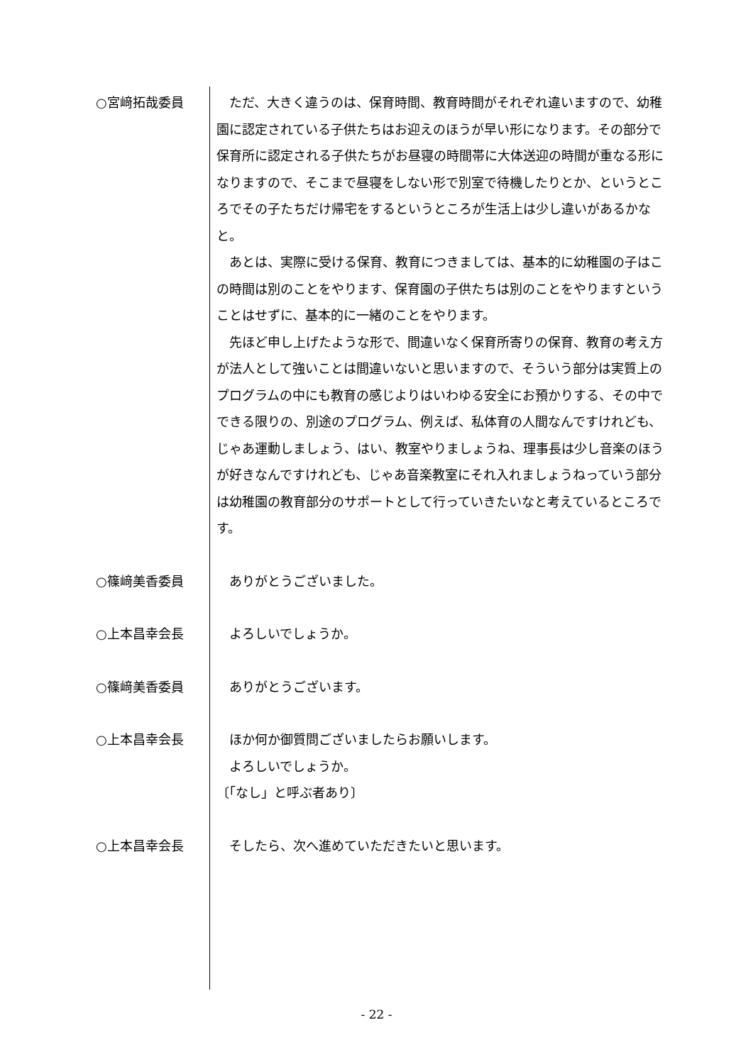○宮﨑拓哉委員 ただ、大きく違うのは、保育時間、教育時間がそれぞれ違いますので、幼稚園に認定されている子供たちはお迎えのほうが早い形になります。その部分で保育所に認定される子供たちがお昼寝の時間帯に大体送迎の時間が重なる形になりますので、そこまで昼寝をしない形で別室で待機したりとか、というところでその子たちだけ帰宅をするというところが生活上は少し違いがあるかなと。
あとは、実際に受ける保育、教育につきましては、基本的に幼稚園の子はこの時間は別のことをやります、保育園の子供たちは別のことをやりますということはせずに、基本的に一緒のことをやります。
先ほど申し上げたような形で、間違いなく保育所寄りの保育、教育の考え方が法人として強いことは間違いないと思いますので、そういう部分は実質上のプログラムの中にも教育の感じよりはいわゆる安全にお預かりする、その中でできる限りの、別途のプログラム、例えば、私体育の人間なんですけれども、じゃあ運動しましょう、はい、教室やりましょうね、理事長は少し音楽のほうが好きなんですけれども、じゃあ音楽教室にそれ入れましょうねっていう部分は幼稚園の教育部分のサポートとして行っていきたいなと考えているところです。
○篠﨑美香委員 ありがとうございました。
○上本昌幸会長 よろしいでしょうか。
○篠﨑美香委員 ありがとうございます。
○上本昌幸会長 ほか何か御質問ございましたらお願いします。
よろしいでしょうか。
〔「なし」と呼ぶ者あり〕
○上本昌幸会長 そしたら、次へ進めていただきたいと思います。
- 22 -